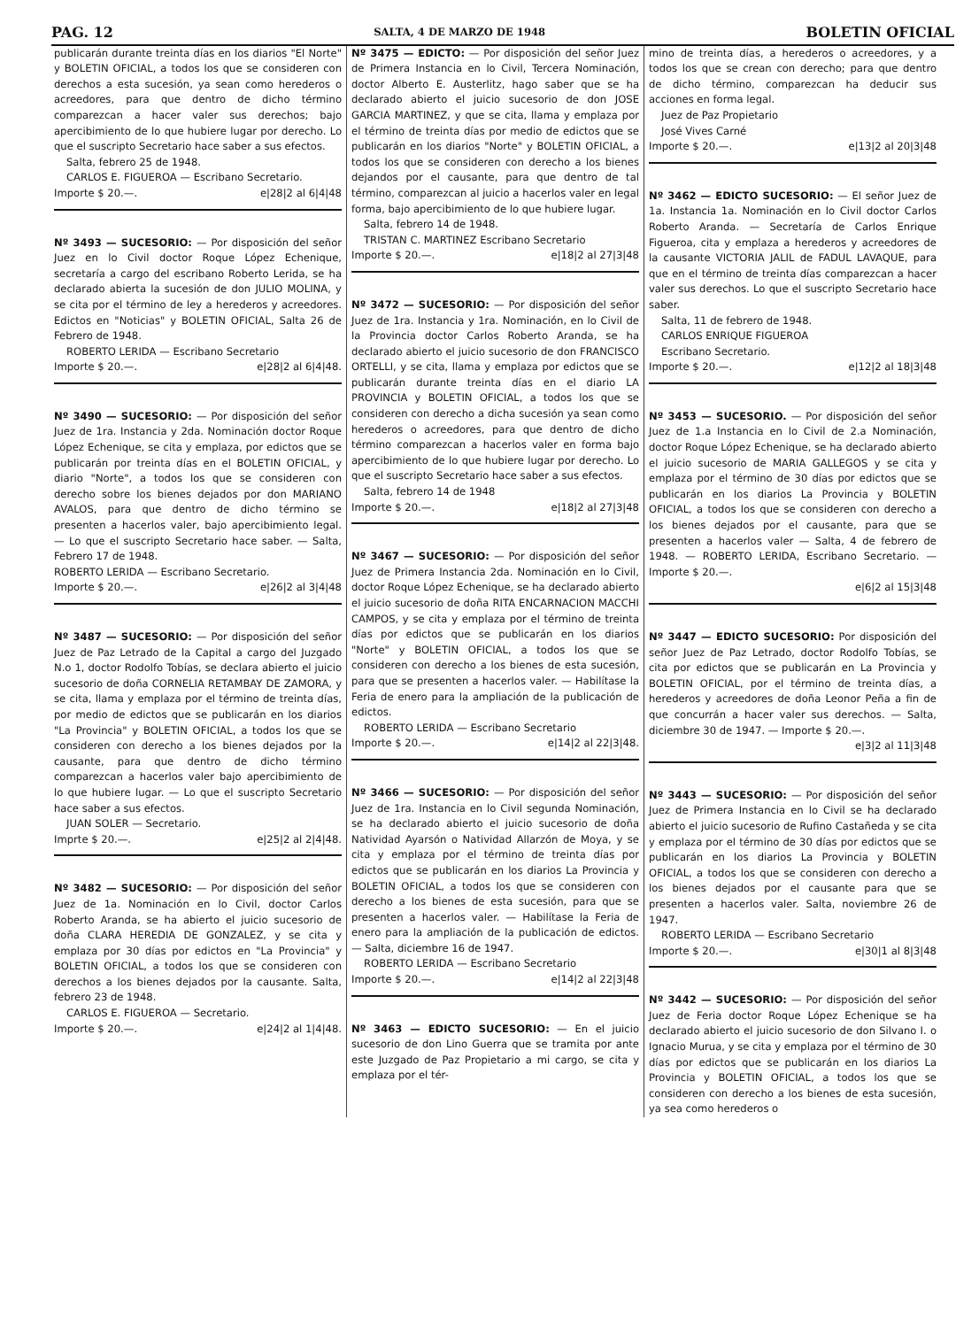PAG. 12 SALTA, 4 DE MARZO DE 1948 BOLETIN OFICIAL
publicarán durante treinta días en los diarios "El Norte" y BOLETIN OFICIAL, a todos los que se consideren con derechos a esta sucesión, ya sean como herederos o acreedores, para que dentro de dicho término comparezcan a hacer valer sus derechos; bajo apercibimiento de lo que hubiere lugar por derecho. Lo que el suscripto Secretario hace saber a sus efectos.
Salta, febrero 25 de 1948.
CARLOS E. FIGUEROA — Escribano Secretario.
Importe $ 20.—. e|28|2 al 6|4|48
Nº 3493 — SUCESORIO: — Por disposición del señor Juez en lo Civil doctor Roque López Echenique, secretaría a cargo del escribano Roberto Lerida, se ha declarado abierta la sucesión de don JULIO MOLINA, y se cita por el término de ley a herederos y acreedores. Edictos en "Noticias" y BOLETIN OFICIAL, Salta 26 de Febrero de 1948.
ROBERTO LERIDA — Escribano Secretario
Importe $ 20.—. e|28|2 al 6|4|48.
Nº 3490 — SUCESORIO: — Por disposición del señor Juez de 1ra. Instancia y 2da. Nominación doctor Roque López Echenique, se cita y emplaza, por edictos que se publicarán por treinta días en el BOLETIN OFICIAL, y diario "Norte", a todos los que se consideren con derecho sobre los bienes dejados por don MARIANO AVALOS, para que dentro de dicho término se presenten a hacerlos valer, bajo apercibimiento legal. — Lo que el suscripto Secretario hace saber. — Salta, Febrero 17 de 1948.
ROBERTO LERIDA — Escribano Secretario.
Importe $ 20.—. e|26|2 al 3|4|48
Nº 3487 — SUCESORIO: — Por disposición del señor Juez de Paz Letrado de la Capital a cargo del Juzgado N.o 1, doctor Rodolfo Tobías, se declara abierto el juicio sucesorio de doña CORNELIA RETAMBAY DE ZAMORA, y se cita, llama y emplaza por el término de treinta días, por medio de edictos que se publicarán en los diarios "La Provincia" y BOLETIN OFICIAL, a todos los que se consideren con derecho a los bienes dejados por la causante, para que dentro de dicho término comparezcan a hacerlos valer bajo apercibimiento de lo que hubiere lugar. — Lo que el suscripto Secretario hace saber a sus efectos.
JUAN SOLER — Secretario.
Imprte $ 20.—. e|25|2 al 2|4|48.
Nº 3482 — SUCESORIO: — Por disposición del señor Juez de 1a. Nominación en lo Civil, doctor Carlos Roberto Aranda, se ha abierto el juicio sucesorio de doña CLARA HEREDIA DE GONZALEZ, y se cita y emplaza por 30 días por edictos en "La Provincia" y BOLETIN OFICIAL, a todos los que se consideren con derechos a los bienes dejados por la causante. Salta, febrero 23 de 1948.
CARLOS E. FIGUEROA — Secretario.
Importe $ 20.—. e|24|2 al 1|4|48.
Nº 3475 — EDICTO: — Por disposición del señor Juez de Primera Instancia en lo Civil, Tercera Nominación, doctor Alberto E. Austerlitz, hago saber que se ha declarado abierto el juicio sucesorio de don JOSE GARCIA MARTINEZ, y que se cita, llama y emplaza por el término de treinta días por medio de edictos que se publicarán en los diarios "Norte" y BOLETIN OFICIAL, a todos los que se consideren con derecho a los bienes dejandos por el causante, para que dentro de tal término, comparezcan al juicio a hacerlos valer en legal forma, bajo apercibimiento de lo que hubiere lugar.
Salta, febrero 14 de 1948.
TRISTAN C. MARTINEZ Escribano Secretario
Importe $ 20.—. e|18|2 al 27|3|48
Nº 3472 — SUCESORIO: — Por disposición del señor Juez de 1ra. Instancia y 1ra. Nominación, en lo Civil de la Provincia doctor Carlos Roberto Aranda, se ha declarado abierto el juicio sucesorio de don FRANCISCO ORTELLI, y se cita, llama y emplaza por edictos que se publicarán durante treinta días en el diario LA PROVINCIA y BOLETIN OFICIAL, a todos los que se consideren con derecho a dicha sucesión ya sean como herederos o acreedores, para que dentro de dicho término comparezcan a hacerlos valer en forma bajo apercibimiento de lo que hubiere lugar por derecho. Lo que el suscripto Secretario hace saber a sus efectos.
Salta, febrero 14 de 1948
Importe $ 20.—. e|18|2 al 27|3|48
Nº 3467 — SUCESORIO: — Por disposición del señor Juez de Primera Instancia 2da. Nominación en lo Civil, doctor Roque López Echenique, se ha declarado abierto el juicio sucesorio de doña RITA ENCARNACION MACCHI CAMPOS, y se cita y emplaza por el término de treinta días por edictos que se publicarán en los diarios "Norte" y BOLETIN OFICIAL, a todos los que se consideren con derecho a los bienes de esta sucesión, para que se presenten a hacerlos valer. — Habilítase la Feria de enero para la ampliación de la publicación de edictos.
ROBERTO LERIDA — Escribano Secretario
Importe $ 20.—. e|14|2 al 22|3|48.
Nº 3466 — SUCESORIO: — Por disposición del señor Juez de 1ra. Instancia en lo Civil segunda Nominación, se ha declarado abierto el juicio sucesorio de doña Natividad Ayarsón o Natividad Allarzón de Moya, y se cita y emplaza por el término de treinta días por edictos que se publicarán en los diarios La Provincia y BOLETIN OFICIAL, a todos los que se consideren con derecho a los bienes de esta sucesión, para que se presenten a hacerlos valer. — Habilítase la Feria de enero para la ampliación de la publicación de edictos. — Salta, diciembre 16 de 1947.
ROBERTO LERIDA — Escribano Secretario
Importe $ 20.—. e|14|2 al 22|3|48
Nº 3463 — EDICTO SUCESORIO: — En el juicio sucesorio de don Lino Guerra que se tramita por ante este Juzgado de Paz Propietario a mi cargo, se cita y emplaza por el tér-
mino de treinta días, a herederos o acreedores, y a todos los que se crean con derecho; para que dentro de dicho término, comparezcan ha deducir sus acciones en forma legal.
Juez de Paz Propietario
José Vives Carné
Importe $ 20.—. e|13|2 al 20|3|48
Nº 3462 — EDICTO SUCESORIO: — El señor Juez de 1a. Instancia 1a. Nominación en lo Civil doctor Carlos Roberto Aranda. — Secretaría de Carlos Enrique Figueroa, cita y emplaza a herederos y acreedores de la causante VICTORIA JALIL de FADUL LAVAQUE, para que en el término de treinta días comparezcan a hacer valer sus derechos. Lo que el suscripto Secretario hace saber.
Salta, 11 de febrero de 1948.
CARLOS ENRIQUE FIGUEROA
Escribano Secretario.
Importe $ 20.—. e|12|2 al 18|3|48
Nº 3453 — SUCESORIO. — Por disposición del señor Juez de 1.a Instancia en lo Civil de 2.a Nominación, doctor Roque López Echenique, se ha declarado abierto el juicio sucesorio de MARIA GALLEGOS y se cita y emplaza por el término de 30 días por edictos que se publicarán en los diarios La Provincia y BOLETIN OFICIAL, a todos los que se consideren con derecho a los bienes dejados por el causante, para que se presenten a hacerlos valer — Salta, 4 de febrero de 1948. — ROBERTO LERIDA, Escribano Secretario. — Importe $ 20.—.
e|6|2 al 15|3|48
Nº 3447 — EDICTO SUCESORIO: Por disposición del señor Juez de Paz Letrado, doctor Rodolfo Tobías, se cita por edictos que se publicarán en La Provincia y BOLETIN OFICIAL, por el término de treinta días, a herederos y acreedores de doña Leonor Peña a fin de que concurrán a hacer valer sus derechos. — Salta, diciembre 30 de 1947. — Importe $ 20.—.
e|3|2 al 11|3|48
Nº 3443 — SUCESORIO: — Por disposición del señor Juez de Primera Instancia en lo Civil se ha declarado abierto el juicio sucesorio de Rufino Castañeda y se cita y emplaza por el término de 30 días por edictos que se publicarán en los diarios La Provincia y BOLETIN OFICIAL, a todos los que se consideren con derecho a los bienes dejados por el causante para que se presenten a hacerlos valer. Salta, noviembre 26 de 1947.
ROBERTO LERIDA — Escribano Secretario
Importe $ 20.—. e|30|1 al 8|3|48
Nº 3442 — SUCESORIO: — Por disposición del señor Juez de Feria doctor Roque López Echenique se ha declarado abierto el juicio sucesorio de don Silvano I. o Ignacio Murua, y se cita y emplaza por el término de 30 días por edictos que se publicarán en los diarios La Provincia y BOLETIN OFICIAL, a todos los que se consideren con derecho a los bienes de esta sucesión, ya sea como herederos o